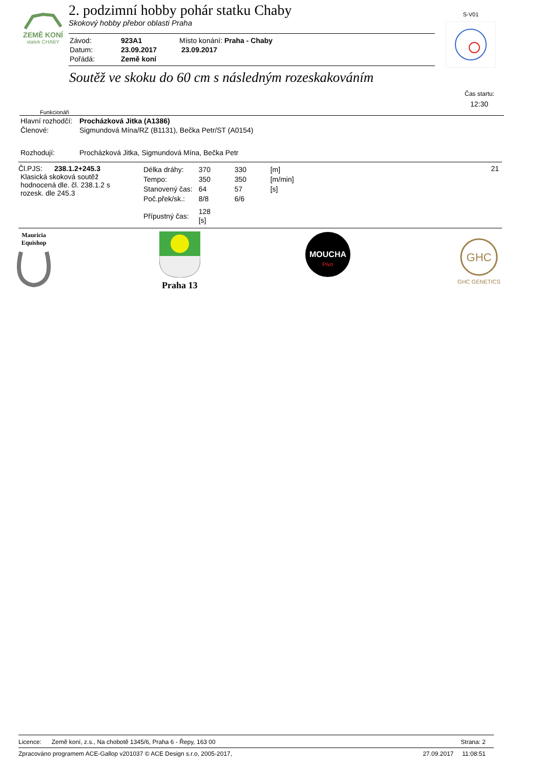ZEMĚ KONÍ
statek CHABY
2. podzimní hobby pohár statku Chaby
Skokový hobby přebor oblasti Praha
| Závod: | 923A1 | Místo konání: Praha - Chaby |
| Datum: | 23.09.2017 | 23.09.2017 |
| Pořádá: | Země koní | |
S-V01
Soutěž ve skoku do 60 cm s následným rozeskakováním
Čas startu:
12:30
Funkcionáři
| Hlavní rozhodčí: | Procházková Jitka (A1386) |
| Členové: | Sigmundová Mína/RZ (B1131), Bečka Petr/ST (A0154) |
| Rozhodují: | Procházková Jitka, Sigmundová Mína, Bečka Petr |
Čl.PJS: 238.1.2+245.3
Klasická skoková soutěž
hodnocená dle. čl. 238.1.2 s
rozesk. dle 245.3
| Délka dráhy: | 370 | 330 | [m] |
| Tempo: | 350 | 350 | [m/min] |
| Stanovený čas: | 64 | 57 | [s] |
| Poč.přek/sk.: | 8/8 | 6/6 | |
| Přípustný čas: | 128 [s] | | |
21
Mauricia
Equishop
Praha 13
MOUCHA
Pivo
GHC
GHC GENETICS
Licence: Země koní, z.s., Na chobotě 1345/6, Praha 6 - Řepy, 163 00 Strana: 2
Zpracováno programem ACE-Gallop v201037 © ACE Design s.r.o, 2005-2017, 27.09.2017 11:08:51